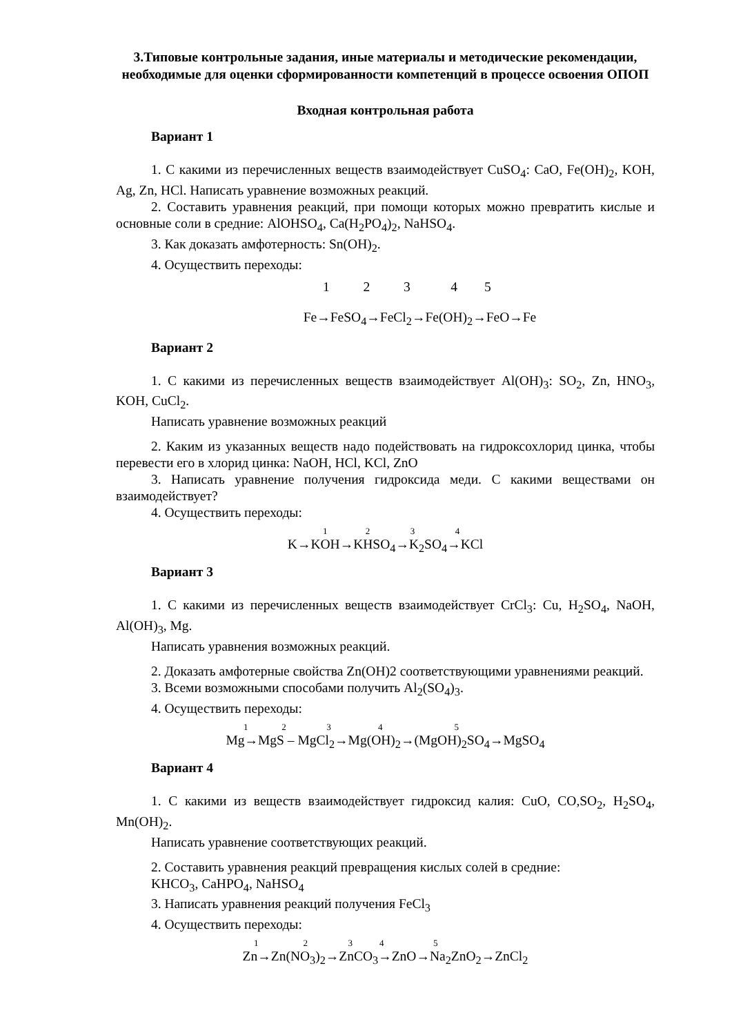3.Типовые контрольные задания, иные материалы и методические рекомендации, необходимые для оценки сформированности компетенций в процессе освоения ОПОП
Входная контрольная работа
Вариант 1
1. С какими из перечисленных веществ взаимодействует CuSO<sub>4</sub>: CaO, Fe(OH)<sub>2</sub>, KOH, Ag, Zn, HCl. Написать уравнение возможных реакций.
2. Составить уравнения реакций, при помощи которых можно превратить кислые и основные соли в средние: AlOHSO<sub>4</sub>, Ca(H<sub>2</sub>PO<sub>4</sub>)<sub>2</sub>, NaHSO<sub>4</sub>.
3. Как доказать амфотерность: Sn(OH)<sub>2</sub>.
4. Осуществить переходы:
1 2 3 4 5
Fe→FeSO<sub>4</sub>→FeCl<sub>2</sub>→Fe(OH)<sub>2</sub>→FeO→Fe
Вариант 2
1. С какими из перечисленных веществ взаимодействует Al(OH)<sub>3</sub>: SO<sub>2</sub>, Zn, HNO<sub>3</sub>, KOH, CuCl<sub>2</sub>.
Написать уравнение возможных реакций
2. Каким из указанных веществ надо подействовать на гидроксохлорид цинка, чтобы перевести его в хлорид цинка: NaOH, HCl, KCl, ZnO
3. Написать уравнение получения гидроксида меди. С какими веществами он взаимодействует?
4. Осуществить переходы:
1 2 3 4
K→KOH→KHSO<sub>4</sub>→K<sub>2</sub>SO<sub>4</sub>→KCl
Вариант 3
1. С какими из перечисленных веществ взаимодействует CrCl<sub>3</sub>: Cu, H<sub>2</sub>SO<sub>4</sub>, NaOH, Al(OH)<sub>3</sub>, Mg.
Написать уравнения возможных реакций.
2. Доказать амфотерные свойства Zn(OH)2 соответствующими уравнениями реакций.
3. Всеми возможными способами получить Al<sub>2</sub>(SO<sub>4</sub>)<sub>3</sub>.
4. Осуществить переходы:
1 2 3 4 5
Mg→MgS – MgCl<sub>2</sub>→Mg(OH)<sub>2</sub>→(MgOH)<sub>2</sub>SO<sub>4</sub>→MgSO<sub>4</sub>
Вариант 4
1. С какими из веществ взаимодействует гидроксид калия: CuO, CO,SO<sub>2</sub>, H<sub>2</sub>SO<sub>4</sub>, Mn(OH)<sub>2</sub>.
Написать уравнение соответствующих реакций.
2. Составить уравнения реакций превращения кислых солей в средние:
KHCO<sub>3</sub>, CaHPO<sub>4</sub>, NaHSO<sub>4</sub>
3. Написать уравнения реакций получения FeCl<sub>3</sub>
4. Осуществить переходы:
1 2 3 4 5
Zn→Zn(NO<sub>3</sub>)<sub>2</sub>→ZnCO<sub>3</sub>→ZnO→Na<sub>2</sub>ZnO<sub>2</sub>→ZnCl<sub>2</sub>